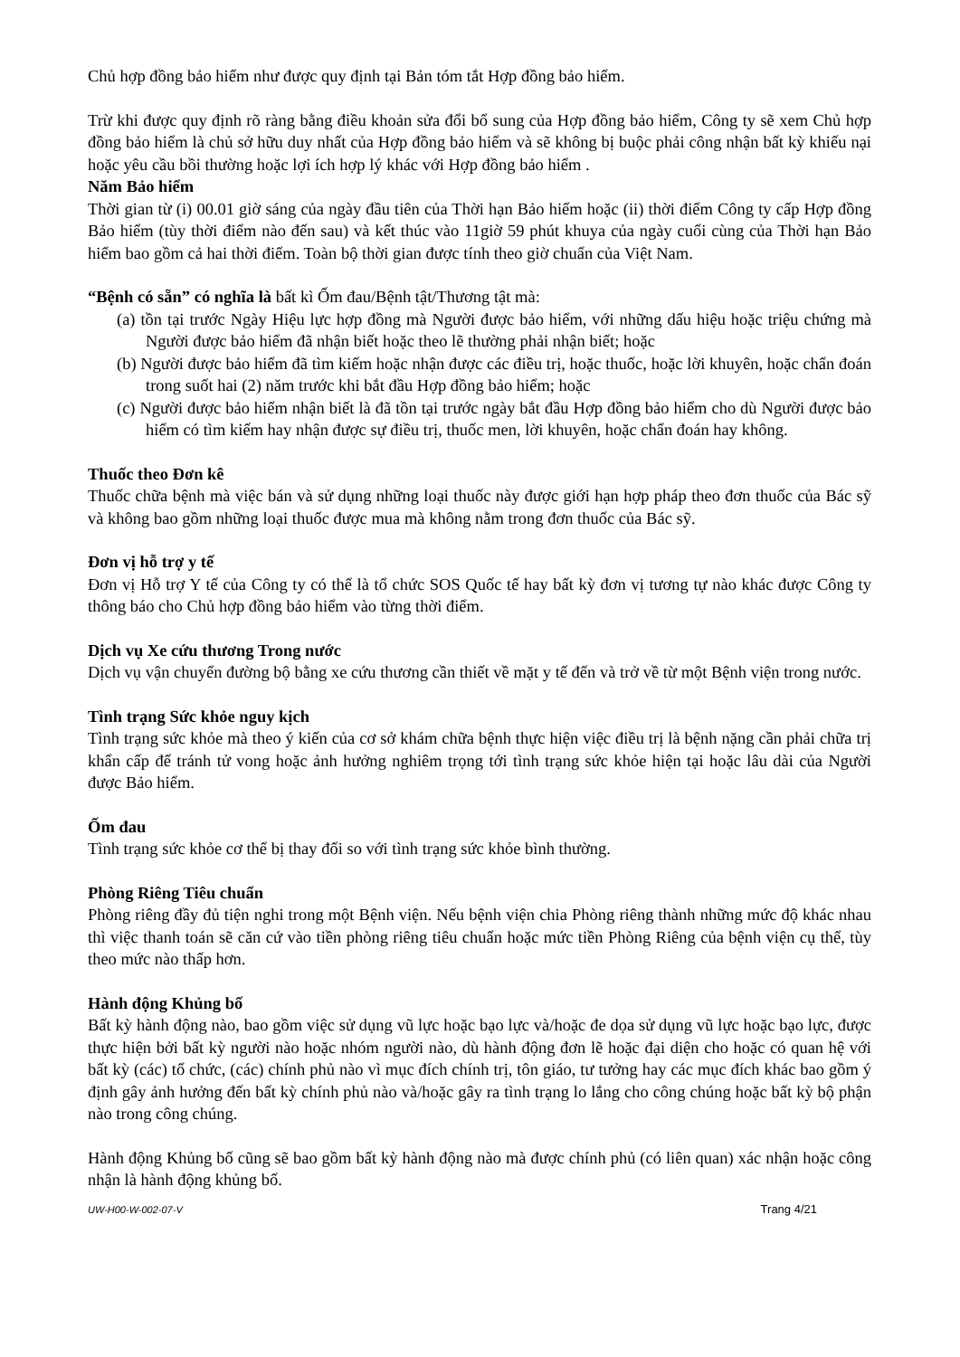Chủ hợp đồng bảo hiểm như được quy định tại Bản tóm tắt Hợp đồng bảo hiểm.
Trừ khi được quy định rõ ràng bằng điều khoản sửa đổi bổ sung của Hợp đồng bảo hiểm, Công ty sẽ xem Chủ hợp đồng bảo hiểm là chủ sở hữu duy nhất của Hợp đồng bảo hiểm và sẽ không bị buộc phải công nhận bất kỳ khiếu nại hoặc yêu cầu bồi thường hoặc lợi ích hợp lý khác với Hợp đồng bảo hiểm .
Năm Bảo hiểm
Thời gian từ (i) 00.01 giờ sáng của ngày đầu tiên của Thời hạn Bảo hiểm hoặc (ii) thời điểm Công ty cấp Hợp đồng Bảo hiểm (tùy thời điểm nào đến sau) và kết thúc vào 11giờ 59 phút khuya của ngày cuối cùng của Thời hạn Bảo hiểm bao gồm cả hai thời điểm. Toàn bộ thời gian được tính theo giờ chuẩn của Việt Nam.
“Bệnh có sẵn” có nghĩa là bất kì Ốm đau/Bệnh tật/Thương tật mà:
(a) tồn tại trước Ngày Hiệu lực hợp đồng mà Người được bảo hiểm, với những dấu hiệu hoặc triệu chứng mà Người được bảo hiểm đã nhận biết hoặc theo lẽ thường phải nhận biết; hoặc
(b) Người được bảo hiểm đã tìm kiếm hoặc nhận được các điều trị, hoặc thuốc, hoặc lời khuyên, hoặc chẩn đoán trong suốt hai (2) năm trước khi bắt đầu Hợp đồng bảo hiểm; hoặc
(c) Người được bảo hiểm nhận biết là đã tồn tại trước ngày bắt đầu Hợp đồng bảo hiểm cho dù Người được bảo hiểm có tìm kiếm hay nhận được sự điều trị, thuốc men, lời khuyên, hoặc chẩn đoán hay không.
Thuốc theo Đơn kê
Thuốc chữa bệnh mà việc bán và sử dụng những loại thuốc này được giới hạn hợp pháp theo đơn thuốc của Bác sỹ và không bao gồm những loại thuốc được mua mà không nằm trong đơn thuốc của Bác sỹ.
Đơn vị hỗ trợ y tế
Đơn vị Hỗ trợ Y tế của Công ty có thể là tổ chức SOS Quốc tế hay bất kỳ đơn vị tương tự nào khác được Công ty thông báo cho Chủ hợp đồng bảo hiểm vào từng thời điểm.
Dịch vụ Xe cứu thương Trong nước
Dịch vụ vận chuyển đường bộ bằng xe cứu thương cần thiết về mặt y tế đến và trở về từ một Bệnh viện trong nước.
Tình trạng Sức khỏe nguy kịch
Tình trạng sức khỏe mà theo ý kiến của cơ sở khám chữa bệnh thực hiện việc điều trị là bệnh nặng cần phải chữa trị khẩn cấp để tránh tử vong hoặc ảnh hưởng nghiêm trọng tới tình trạng sức khỏe hiện tại hoặc lâu dài của Người được Bảo hiểm.
Ốm đau
Tình trạng sức khỏe cơ thể bị thay đổi so với tình trạng sức khỏe bình thường.
Phòng Riêng Tiêu chuẩn
Phòng riêng đầy đủ tiện nghi trong một Bệnh viện. Nếu bệnh viện chia Phòng riêng thành những mức độ khác nhau thì việc thanh toán sẽ căn cứ vào tiền phòng riêng tiêu chuẩn hoặc mức tiền Phòng Riêng của bệnh viện cụ thể, tùy theo mức nào thấp hơn.
Hành động Khủng bố
Bất kỳ hành động nào, bao gồm việc sử dụng vũ lực hoặc bạo lực và/hoặc đe dọa sử dụng vũ lực hoặc bạo lực, được thực hiện bởi bất kỳ người nào hoặc nhóm người nào, dù hành động đơn lẽ hoặc đại diện cho hoặc có quan hệ với bất kỳ (các) tổ chức, (các) chính phủ nào vì mục đích chính trị, tôn giáo, tư tưởng hay các mục đích khác bao gồm ý định gây ảnh hưởng đến bất kỳ chính phủ nào và/hoặc gây ra tình trạng lo lắng cho công chúng hoặc bất kỳ bộ phận nào trong công chúng.
Hành động Khủng bố cũng sẽ bao gồm bất kỳ hành động nào mà được chính phủ (có liên quan) xác nhận hoặc công nhận là hành động khủng bố.
UW-H00-W-002-07-V Trang 4/21